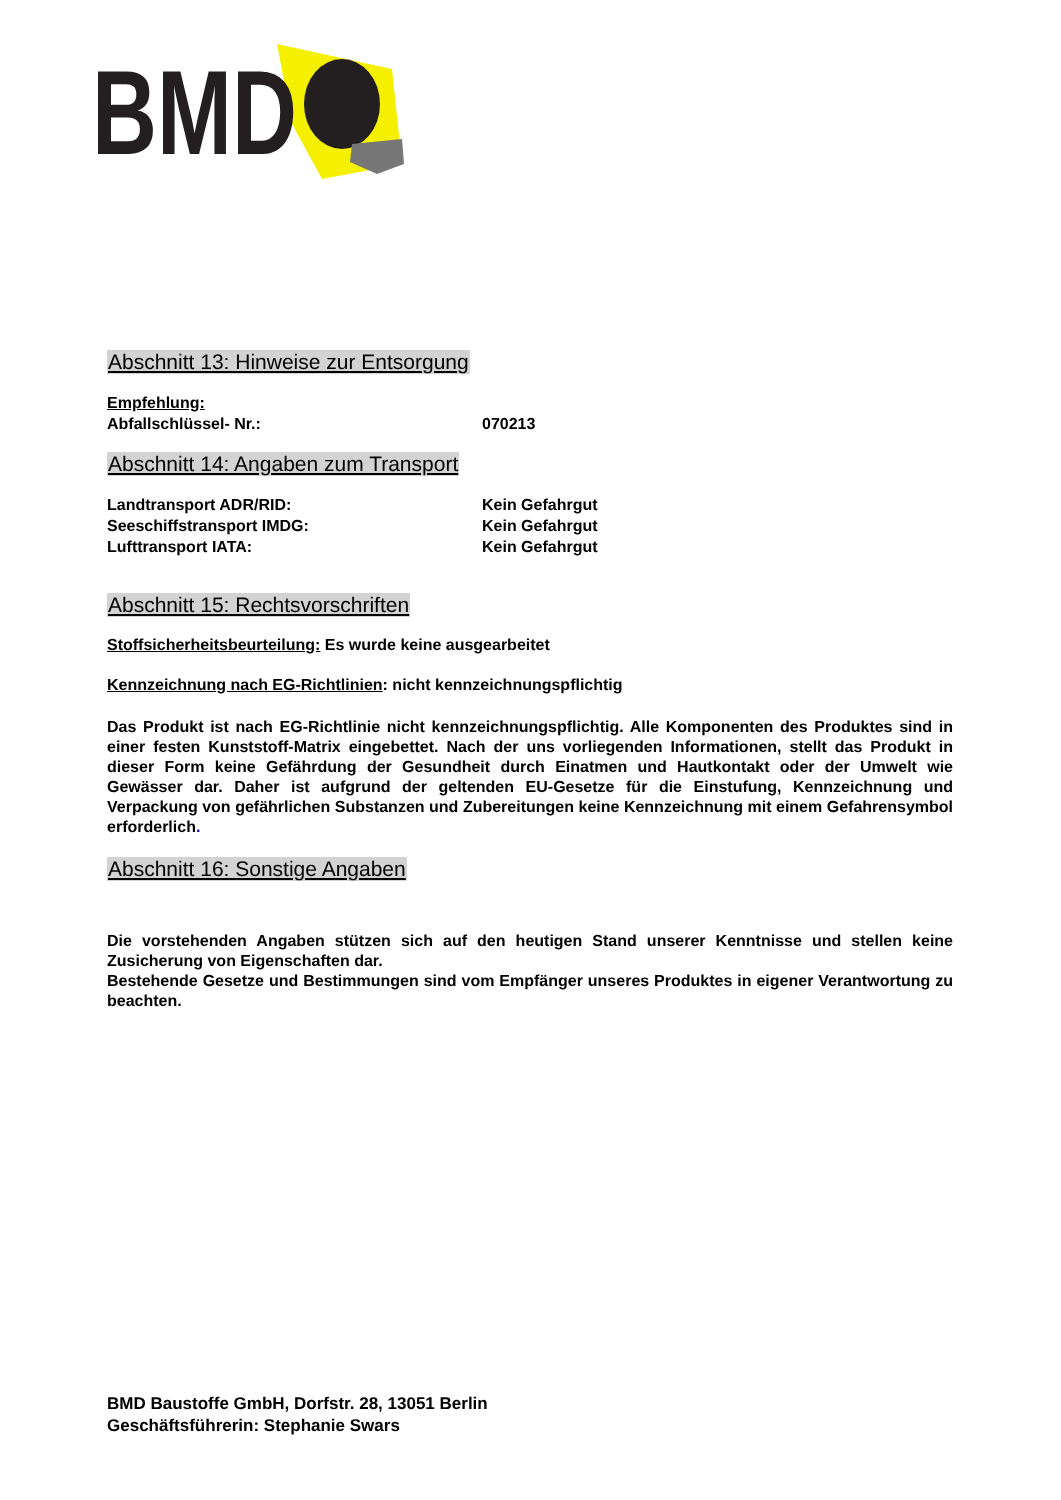BMD
Abschnitt 13: Hinweise zur Entsorgung
Empfehlung:
Abfallschlüssel- Nr.: 070213
Abschnitt 14: Angaben zum Transport
Landtransport ADR/RID: Kein Gefahrgut
Seeschiffstransport IMDG: Kein Gefahrgut
Lufttransport IATA: Kein Gefahrgut
Abschnitt 15: Rechtsvorschriften
Stoffsicherheitsbeurteilung: Es wurde keine ausgearbeitet
Kennzeichnung nach EG-Richtlinien: nicht kennzeichnungspflichtig
Das Produkt ist nach EG-Richtlinie nicht kennzeichnungspflichtig. Alle Komponenten des Produktes sind in einer festen Kunststoff-Matrix eingebettet. Nach der uns vorliegenden Informationen, stellt das Produkt in dieser Form keine Gefährdung der Gesundheit durch Einatmen und Hautkontakt oder der Umwelt wie Gewässer dar. Daher ist aufgrund der geltenden EU-Gesetze für die Einstufung, Kennzeichnung und Verpackung von gefährlichen Substanzen und Zubereitungen keine Kennzeichnung mit einem Gefahrensymbol erforderlich.
Abschnitt 16: Sonstige Angaben
Die vorstehenden Angaben stützen sich auf den heutigen Stand unserer Kenntnisse und stellen keine Zusicherung von Eigenschaften dar.
Bestehende Gesetze und Bestimmungen sind vom Empfänger unseres Produktes in eigener Verantwortung zu beachten.
BMD Baustoffe GmbH, Dorfstr. 28, 13051 Berlin
Geschäftsführerin: Stephanie Swars